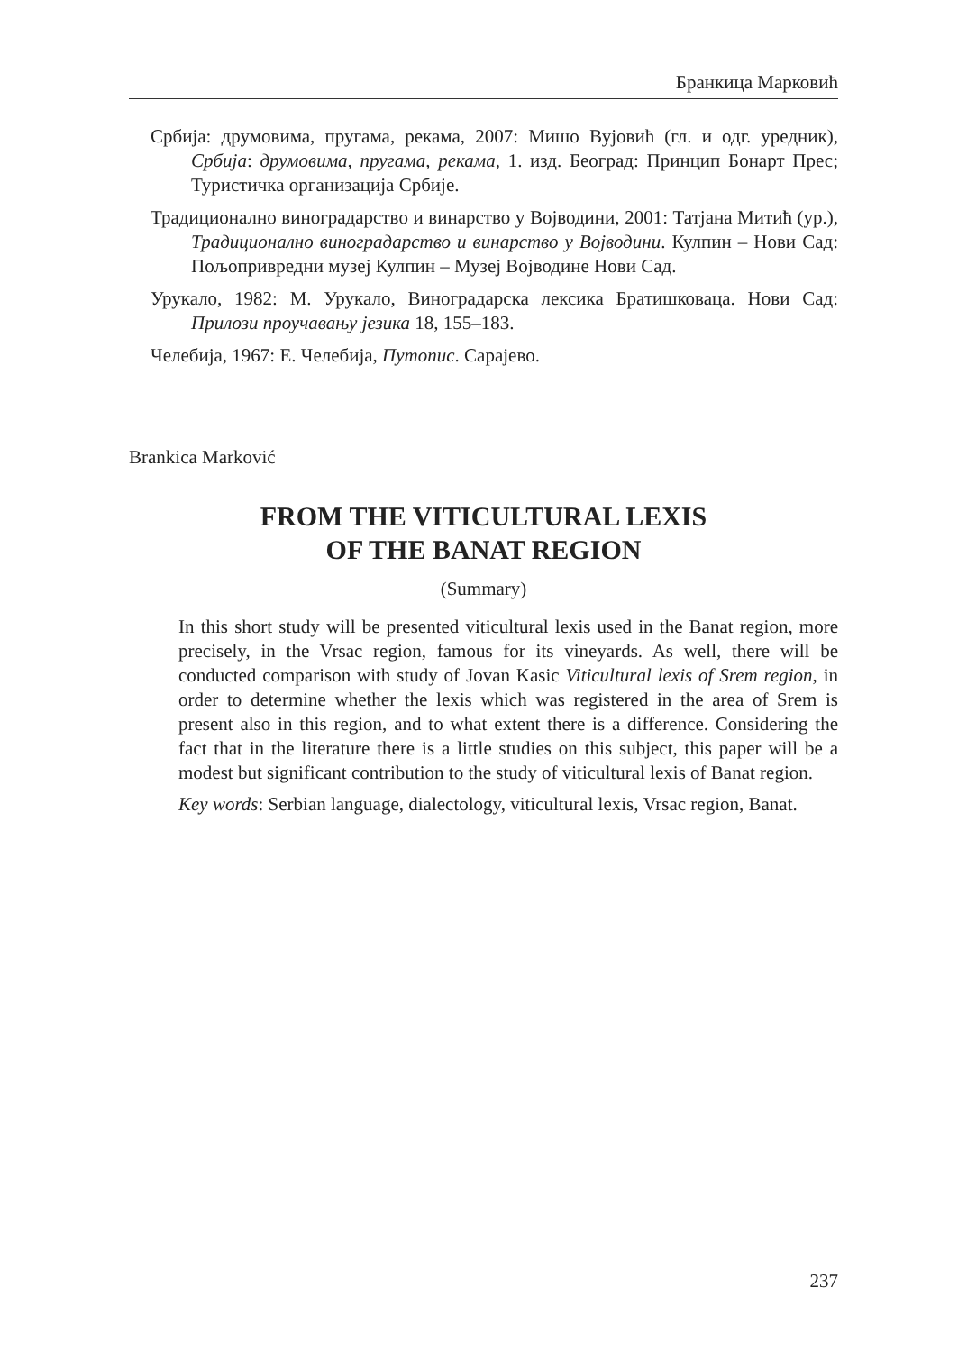Бранкица Марковић
Србија: друмовима, пругама, рекама, 2007: Мишо Вујовић (гл. и одг. уредник), Србија: друмовима, пругама, рекама, 1. изд. Београд: Принцип Бонарт Прес; Туристичка организација Србије.
Традиционално виноградарство и винарство у Војводини, 2001: Татјана Митић (ур.), Традиционално виноградарство и винарство у Војводини. Кулпин – Нови Сад: Пољопривредни музеј Кулпин – Музеј Војводине Нови Сад.
Урукало, 1982: М. Урукало, Виноградарска лексика Братишковаца. Нови Сад: Прилози проучавању језика 18, 155–183.
Челебија, 1967: Е. Челебија, Путопис. Сарајево.
Brankica Marković
FROM THE VITICULTURAL LEXIS
OF THE BANAT REGION
(Summary)
In this short study will be presented viticultural lexis used in the Banat region, more precisely, in the Vrsac region, famous for its vineyards. As well, there will be conducted comparison with study of Jovan Kasic Viticultural lexis of Srem region, in order to determine whether the lexis which was registered in the area of Srem is present also in this region, and to what extent there is a difference. Considering the fact that in the literature there is a little studies on this subject, this paper will be a modest but significant contribution to the study of viticultural lexis of Banat region.
Key words: Serbian language, dialectology, viticultural lexis, Vrsac region, Banat.
237